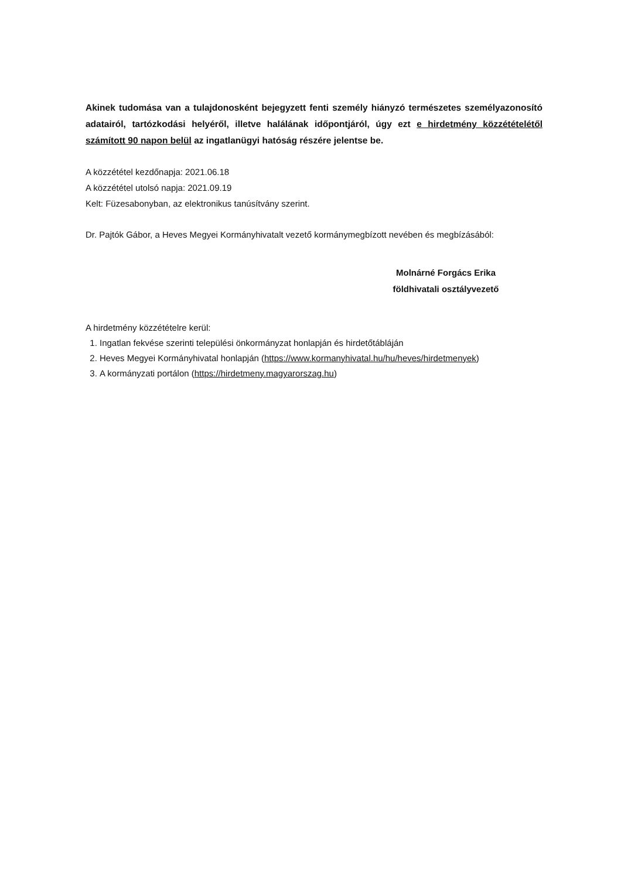Akinek tudomása van a tulajdonosként bejegyzett fenti személy hiányzó természetes személyazonosító adatairól, tartózkodási helyéről, illetve halálának időpontjáról, úgy ezt e hirdetmény közzétételétől számított 90 napon belül az ingatlanügyi hatóság részére jelentse be.
A közzététel kezdőnapja: 2021.06.18
A közzététel utolsó napja: 2021.09.19
Kelt: Füzesabonyban, az elektronikus tanúsítvány szerint.
Dr. Pajtók Gábor, a Heves Megyei Kormányhivatalt vezető kormánymegbízott nevében és megbízásából:
Molnárné Forgács Erika
földhivatali osztályvezető
A hirdetmény közzétételre kerül:
1. Ingatlan fekvése szerinti települési önkormányzat honlapján és hirdetőtábláján
2. Heves Megyei Kormányhivatal honlapján (https://www.kormanyhivatal.hu/hu/heves/hirdetmenyek)
3. A kormányzati portálon (https://hirdetmeny.magyarorszag.hu)